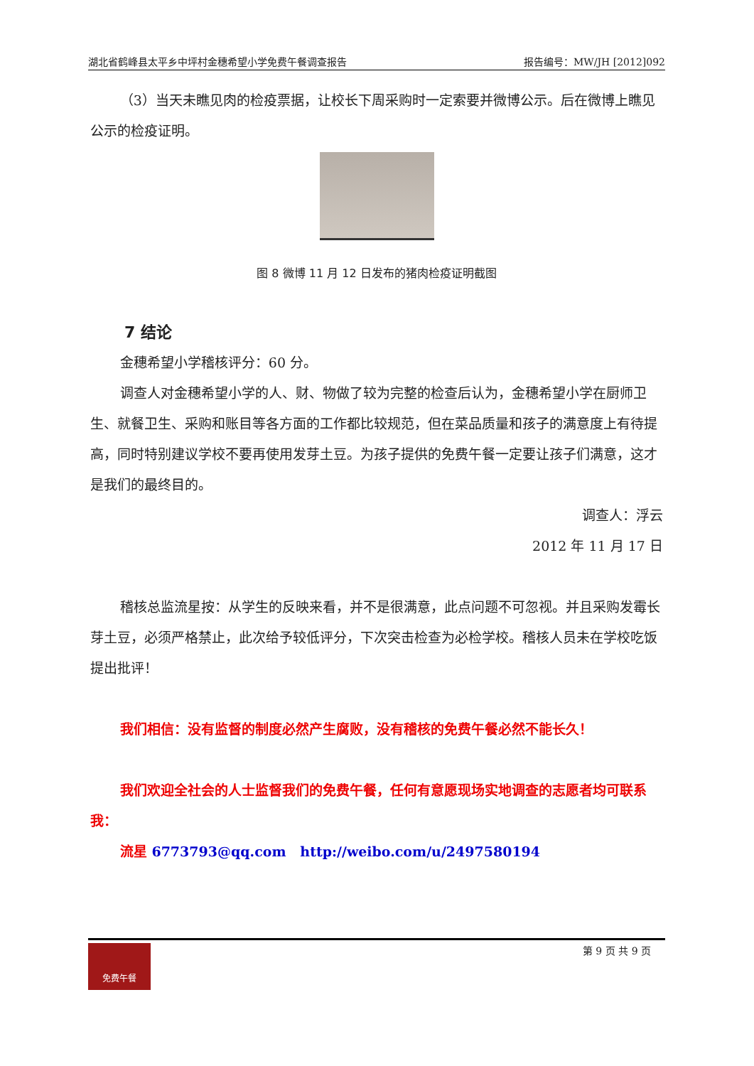湖北省鹤峰县太平乡中坪村金穗希望小学免费午餐调查报告 报告编号：MW/JH [2012]092
（3）当天未瞧见肉的检疫票据，让校长下周采购时一定索要并微博公示。后在微博上瞧见公示的检疫证明。
图 8 微博 11 月 12 日发布的猪肉检疫证明截图
7 结论
金穗希望小学稽核评分：60 分。
调查人对金穗希望小学的人、财、物做了较为完整的检查后认为，金穗希望小学在厨师卫生、就餐卫生、采购和账目等各方面的工作都比较规范，但在菜品质量和孩子的满意度上有待提高，同时特别建议学校不要再使用发芽土豆。为孩子提供的免费午餐一定要让孩子们满意，这才是我们的最终目的。
调查人：浮云
2012 年 11 月 17 日
稽核总监流星按：从学生的反映来看，并不是很满意，此点问题不可忽视。并且采购发霉长芽土豆，必须严格禁止，此次给予较低评分，下次突击检查为必检学校。稽核人员未在学校吃饭提出批评！
我们相信：没有监督的制度必然产生腐败，没有稽核的免费午餐必然不能长久！
我们欢迎全社会的人士监督我们的免费午餐，任何有意愿现场实地调查的志愿者均可联系我：
流星 6773793@qq.com http://weibo.com/u/2497580194
免费午餐
第 9 页 共 9 页